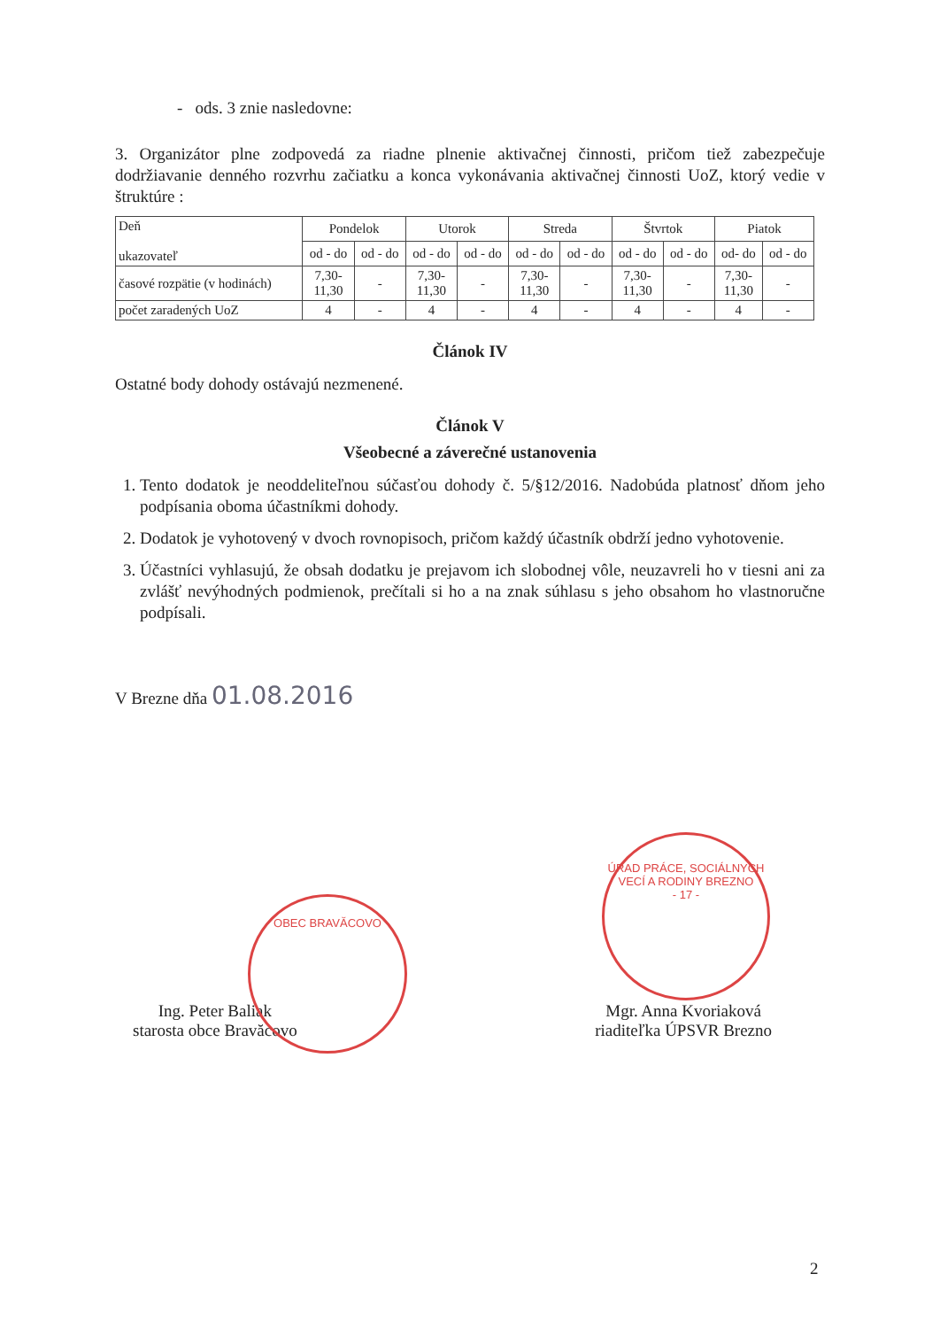- ods. 3 znie nasledovne:
3. Organizátor plne zodpovedá za riadne plnenie aktivačnej činnosti, pričom tiež zabezpečuje dodržiavanie denného rozvrhu začiatku a konca vykonávania aktivačnej činnosti UoZ, ktorý vedie v štruktúre :
| Deň ukazovateľ | Pondelok | | Utorok | | Streda | | Štvrtok | | Piatok | |
| --- | --- | --- | --- | --- | --- | --- | --- | --- | --- | --- |
| | od - do | od - do | od - do | od - do | od - do | od - do | od - do | od - do | od- do | od - do |
| časové rozpätie (v hodinách) | 7,30- 11,30 | - | 7,30- 11,30 | - | 7,30- 11,30 | - | 7,30- 11,30 | - | 7,30- 11,30 | - |
| počet zaradených UoZ | 4 | - | 4 | - | 4 | - | 4 | - | 4 | - |
Článok IV
Ostatné body dohody ostávajú nezmenené.
Článok V
Všeobecné a záverečné ustanovenia
1. Tento dodatok je neoddeliteľnou súčasťou dohody č. 5/§12/2016. Nadobúda platnosť dňom jeho podpísania oboma účastníkmi dohody.
2. Dodatok je vyhotovený v dvoch rovnopisoch, pričom každý účastník obdrží jedno vyhotovenie.
3. Účastníci vyhlasujú, že obsah dodatku je prejavom ich slobodnej vôle, neuzavreli ho v tiesni ani za zvlášť nevýhodných podmienok, prečítali si ho a na znak súhlasu s jeho obsahom ho vlastnoručne podpísali.
V Brezne dňa 01.08.2016
Ing. Peter Baliak
starosta obce Bravăcovo
Mgr. Anna Kvoriaková
riaditeľka ÚPSVR Brezno
OBEC BRAVĂCOVO
ÚRAD PRÁCE, SOCIÁLNYCH VECÍ A RODINY BREZNO
- 17 -
2